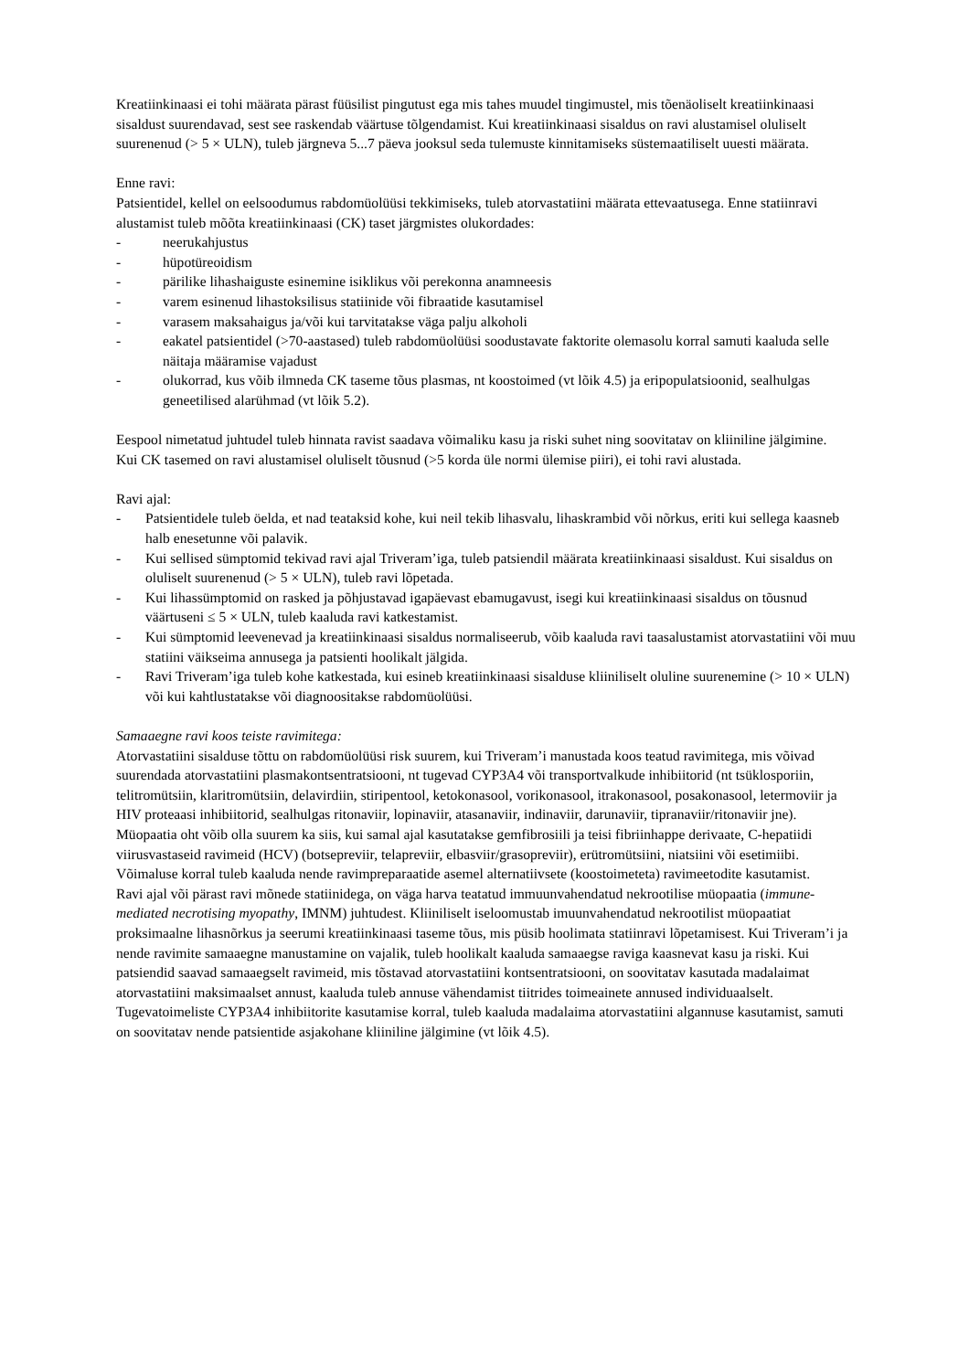Kreatiinkinaasi ei tohi määrata pärast füüsilist pingutust ega mis tahes muudel tingimustel, mis tõenäoliselt kreatiinkinaasi sisaldust suurendavad, sest see raskendab väärtuse tõlgendamist. Kui kreatiinkinaasi sisaldus on ravi alustamisel oluliselt suurenenud (> 5 × ULN), tuleb järgneva 5...7 päeva jooksul seda tulemuste kinnitamiseks süstemaatiliselt uuesti määrata.
Enne ravi:
Patsientidel, kellel on eelsoodumus rabdomüolüüsi tekkimiseks, tuleb atorvastatiini määrata ettevaatusega. Enne statiinravi alustamist tuleb mõõta kreatiinkinaasi (CK) taset järgmistes olukordades:
- neerukahjustus
- hüpotüreoidism
- pärilike lihashaiguste esinemine isiklikus või perekonna anamneesis
- varem esinenud lihastoksilisus statiinide või fibraatide kasutamisel
- varasem maksahaigus ja/või kui tarvitatakse väga palju alkoholi
- eakatel patsientidel (>70-aastased) tuleb rabdomüolüüsi soodustavate faktorite olemasolu korral samuti kaaluda selle näitaja määramise vajadust
- olukorrad, kus võib ilmneda CK taseme tõus plasmas, nt koostoimed (vt lõik 4.5) ja eripopulatsioonid, sealhulgas geneetilised alarühmad (vt lõik 5.2).
Eespool nimetatud juhtudel tuleb hinnata ravist saadava võimaliku kasu ja riski suhet ning soovitatav on kliiniline jälgimine.
Kui CK tasemed on ravi alustamisel oluliselt tõusnud (>5 korda üle normi ülemise piiri), ei tohi ravi alustada.
Ravi ajal:
- Patsientidele tuleb öelda, et nad teataksid kohe, kui neil tekib lihasvalu, lihaskrambid või nõrkus, eriti kui sellega kaasneb halb enesetunne või palavik.
- Kui sellised sümptomid tekivad ravi ajal Triveram’iga, tuleb patsiendil määrata kreatiinkinaasi sisaldust. Kui sisaldus on oluliselt suurenenud (> 5 × ULN), tuleb ravi lõpetada.
- Kui lihassümptomid on rasked ja põhjustavad igapäevast ebamugavust, isegi kui kreatiinkinaasi sisaldus on tõusnud väärtuseni ≤ 5 × ULN, tuleb kaaluda ravi katkestamist.
- Kui sümptomid leevenevad ja kreatiinkinaasi sisaldus normaliseerub, võib kaaluda ravi taasalustamist atorvastatiini või muu statiini väikseima annusega ja patsienti hoolikalt jälgida.
- Ravi Triveram’iga tuleb kohe katkestada, kui esineb kreatiinkinaasi sisalduse kliiniliselt oluline suurenemine (> 10 × ULN) või kui kahtlustatakse või diagnoositakse rabdomüolüüsi.
Samaaegne ravi koos teiste ravimitega:
Atorvastatiini sisalduse tõttu on rabdomüolüüsi risk suurem, kui Triveram’i manustada koos teatud ravimitega, mis võivad suurendada atorvastatiini plasmakontsentratsiooni, nt tugevad CYP3A4 või transportvalkude inhibiitorid (nt tsüklosporiin, telitromütsiin, klaritromütsiin, delavirdiin, stiripentool, ketokonasool, vorikonasool, itrakonasool, posakonasool, letermoviir ja HIV proteaasi inhibiitorid, sealhulgas ritonaviir, lopinaviir, atasanaviir, indinaviir, darunaviir, tipranaviir/ritonaviir jne). Müopaatia oht võib olla suurem ka siis, kui samal ajal kasutatakse gemfibrosiili ja teisi fibriinhappe derivaate, C-hepatiidi viirusvastaseid ravimeid (HCV) (botsepreviir, telapreviir, elbasviir/grasopreviir), erütromütsiini, niatsiini või esetimiibi. Võimaluse korral tuleb kaaluda nende ravimpreparaatide asemel alternatiivsete (koostoimeteta) ravimeetodite kasutamist.
Ravi ajal või pärast ravi mõnede statiinidega, on väga harva teatatud immuunvahendatud nekrootilise müopaatia (immune-mediated necrotising myopathy, IMNM) juhtudest. Kliiniliselt iseloomustab imuunvahendatud nekrootilist müopaatiat proksimaalne lihasnõrkus ja seerumi kreatiinkinaasi taseme tõus, mis püsib hoolimata statiinravi lõpetamisest. Kui Triveram’i ja nende ravimite samaaegne manustamine on vajalik, tuleb hoolikalt kaaluda samaaegse raviga kaasnevat kasu ja riski. Kui patsiendid saavad samaaegselt ravimeid, mis tõstavad atorvastatiini kontsentratsiooni, on soovitatav kasutada madalaimat atorvastatiini maksimaalset annust, kaaluda tuleb annuse vähendamist tiitrides toimeainete annused individuaalselt. Tugevatoimeliste CYP3A4 inhibiitorite kasutamise korral, tuleb kaaluda madalaima atorvastatiini algannuse kasutamist, samuti on soovitatav nende patsientide asjakohane kliiniline jälgimine (vt lõik 4.5).